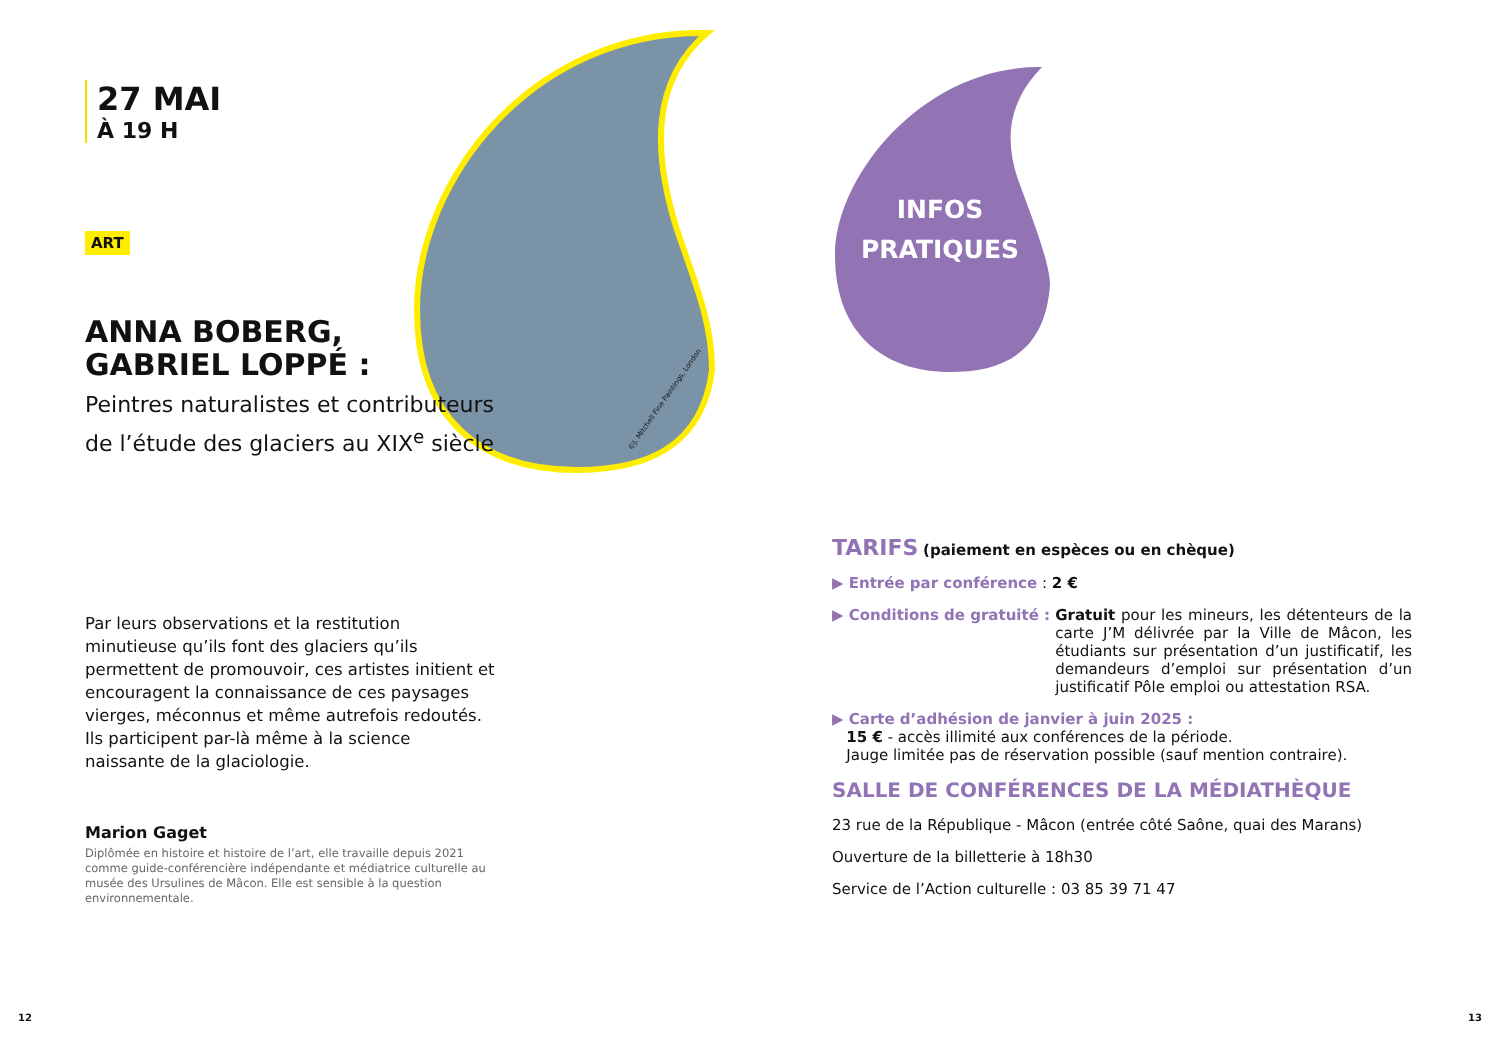INFOS
PRATIQUES
©J. Mitchell Fine Paintings, London
27 MAI
À 19 H
ART
ANNA BOBERG,
GABRIEL LOPPÉ :
Peintres naturalistes et contributeurs de l’étude des glaciers au XIX<sup>e</sup> siècle
Par leurs observations et la restitution minutieuse qu’ils font des glaciers qu’ils permettent de promouvoir, ces artistes initient et encouragent la connaissance de ces paysages vierges, méconnus et même autrefois redoutés. Ils participent par-là même à la science naissante de la glaciologie.
Marion Gaget
Diplômée en histoire et histoire de l’art, elle travaille depuis 2021 comme guide-conférencière indépendante et médiatrice culturelle au musée des Ursulines de Mâcon. Elle est sensible à la question environnementale.
TARIFS (paiement en espèces ou en chèque)
▶ Entrée par conférence : 2 €
▶ Conditions de gratuité : Gratuit pour les mineurs, les détenteurs de la carte J’M délivrée par la Ville de Mâcon, les étudiants sur présentation d’un justificatif, les demandeurs d’emploi sur présentation d’un justificatif Pôle emploi ou attestation RSA.
▶ Carte d’adhésion de janvier à juin 2025 :
15 € - accès illimité aux conférences de la période.
Jauge limitée pas de réservation possible (sauf mention contraire).
SALLE DE CONFÉRENCES DE LA MÉDIATHÈQUE
23 rue de la République - Mâcon (entrée côté Saône, quai des Marans)
Ouverture de la billetterie à 18h30
Service de l’Action culturelle : 03 85 39 71 47
12 13